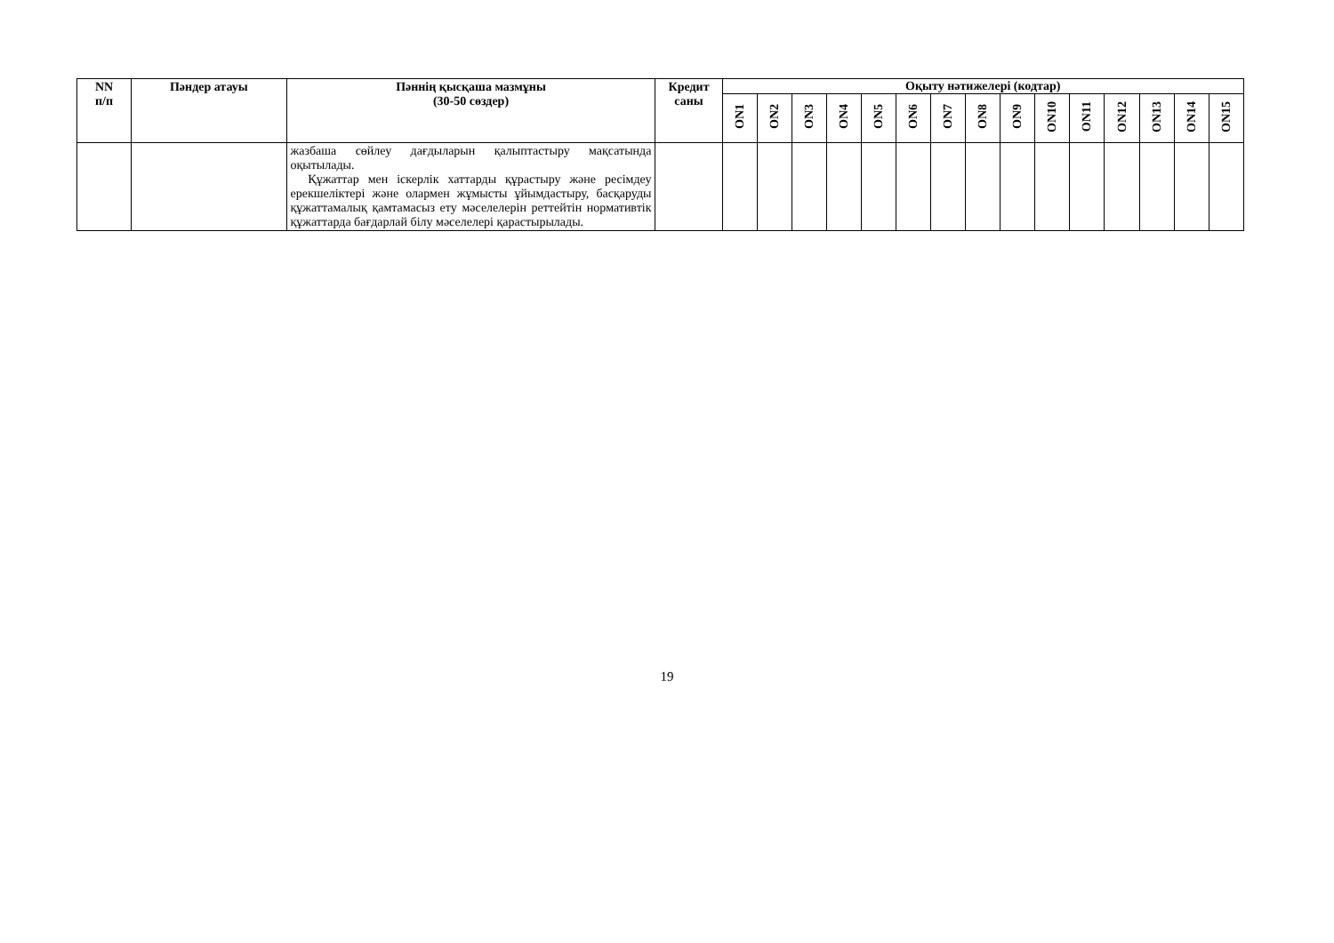| NN п/п | Пәндер атауы | Пәннің қысқаша мазмұны (30-50 сөздер) | Кредит саны | Оқыту нәтижелері (кодтар) | | | | | | | | | | | | | | |
| --- | --- | --- | --- | --- | --- | --- | --- | --- | --- | --- | --- | --- | --- | --- | --- | --- | --- | --- |
| | | | | ON1 | ON2 | ON3 | ON4 | ON5 | ON6 | ON7 | ON8 | ON9 | ON10 | ON11 | ON12 | ON13 | ON14 | ON15 |
| | | жазбаша сөйлеу дағдыларын қалыптастыру мақсатында оқытылады. Құжаттар мен іскерлік хаттарды құрастыру және ресімдеу ерекшеліктері және олармен жұмысты ұйымдастыру, басқаруды құжаттамалық қамтамасыз ету мәселелерін реттейтін нормативтік құжаттарда бағдарлай білу мәселелері қарастырылады. | | | | | | | | | | | | | | | | |
19